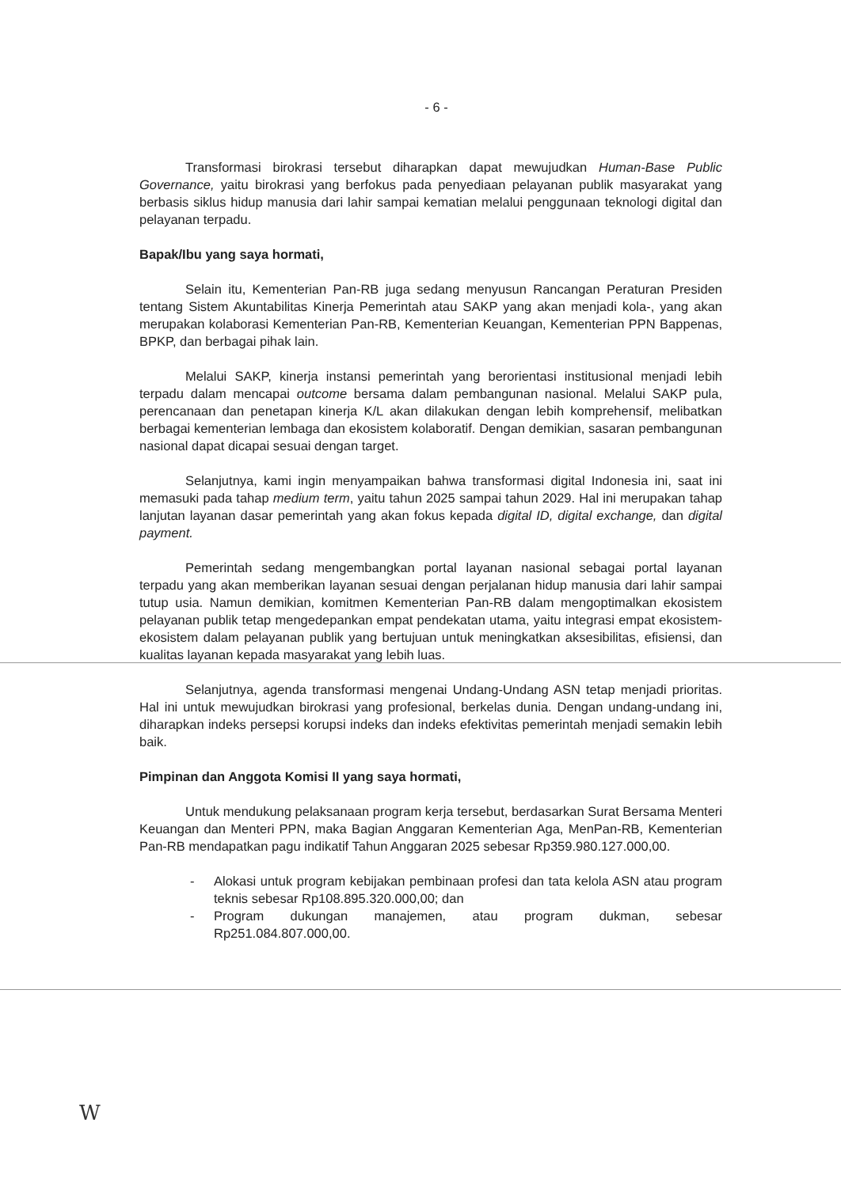- 6 -
Transformasi birokrasi tersebut diharapkan dapat mewujudkan Human-Base Public Governance, yaitu birokrasi yang berfokus pada penyediaan pelayanan publik masyarakat yang berbasis siklus hidup manusia dari lahir sampai kematian melalui penggunaan teknologi digital dan pelayanan terpadu.
Bapak/Ibu yang saya hormati,
Selain itu, Kementerian Pan-RB juga sedang menyusun Rancangan Peraturan Presiden tentang Sistem Akuntabilitas Kinerja Pemerintah atau SAKP yang akan menjadi kola-, yang akan merupakan kolaborasi Kementerian Pan-RB, Kementerian Keuangan, Kementerian PPN Bappenas, BPKP, dan berbagai pihak lain.
Melalui SAKP, kinerja instansi pemerintah yang berorientasi institusional menjadi lebih terpadu dalam mencapai outcome bersama dalam pembangunan nasional. Melalui SAKP pula, perencanaan dan penetapan kinerja K/L akan dilakukan dengan lebih komprehensif, melibatkan berbagai kementerian lembaga dan ekosistem kolaboratif. Dengan demikian, sasaran pembangunan nasional dapat dicapai sesuai dengan target.
Selanjutnya, kami ingin menyampaikan bahwa transformasi digital Indonesia ini, saat ini memasuki pada tahap medium term, yaitu tahun 2025 sampai tahun 2029. Hal ini merupakan tahap lanjutan layanan dasar pemerintah yang akan fokus kepada digital ID, digital exchange, dan digital payment.
Pemerintah sedang mengembangkan portal layanan nasional sebagai portal layanan terpadu yang akan memberikan layanan sesuai dengan perjalanan hidup manusia dari lahir sampai tutup usia. Namun demikian, komitmen Kementerian Pan-RB dalam mengoptimalkan ekosistem pelayanan publik tetap mengedepankan empat pendekatan utama, yaitu integrasi empat ekosistem-ekosistem dalam pelayanan publik yang bertujuan untuk meningkatkan aksesibilitas, efisiensi, dan kualitas layanan kepada masyarakat yang lebih luas.
Selanjutnya, agenda transformasi mengenai Undang-Undang ASN tetap menjadi prioritas. Hal ini untuk mewujudkan birokrasi yang profesional, berkelas dunia. Dengan undang-undang ini, diharapkan indeks persepsi korupsi indeks dan indeks efektivitas pemerintah menjadi semakin lebih baik.
Pimpinan dan Anggota Komisi II yang saya hormati,
Untuk mendukung pelaksanaan program kerja tersebut, berdasarkan Surat Bersama Menteri Keuangan dan Menteri PPN, maka Bagian Anggaran Kementerian Aga, MenPan-RB, Kementerian Pan-RB mendapatkan pagu indikatif Tahun Anggaran 2025 sebesar Rp359.980.127.000,00.
- Alokasi untuk program kebijakan pembinaan profesi dan tata kelola ASN atau program teknis sebesar Rp108.895.320.000,00; dan
- Program dukungan manajemen, atau program dukman, sebesar Rp251.084.807.000,00.
W